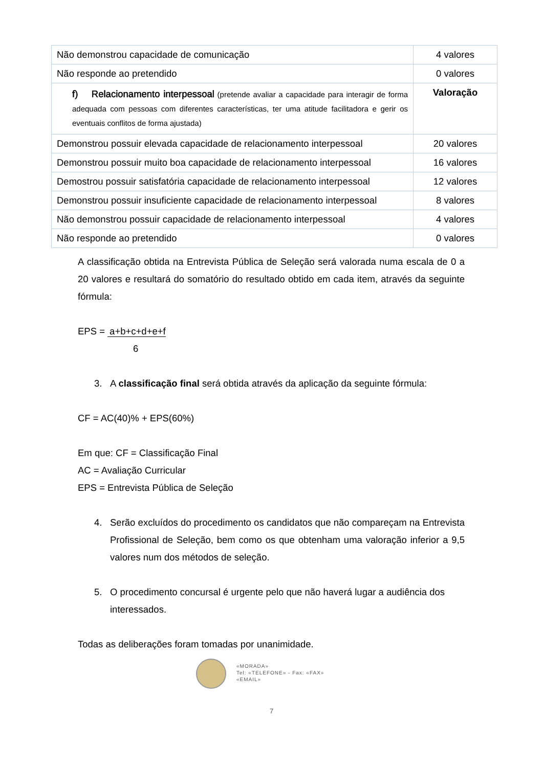| Não demonstrou capacidade de comunicação | 4 valores |
| Não responde ao pretendido | 0 valores |
| f) Relacionamento interpessoal (pretende avaliar a capacidade para interagir de forma adequada com pessoas com diferentes características, ter uma atitude facilitadora e gerir os eventuais conflitos de forma ajustada) | Valoração |
| Demonstrou possuir elevada capacidade de relacionamento interpessoal | 20 valores |
| Demonstrou possuir muito boa capacidade de relacionamento interpessoal | 16 valores |
| Demostrou possuir satisfatória capacidade de relacionamento interpessoal | 12 valores |
| Demonstrou possuir insuficiente capacidade de relacionamento interpessoal | 8 valores |
| Não demonstrou possuir capacidade de relacionamento interpessoal | 4 valores |
| Não responde ao pretendido | 0 valores |
A classificação obtida na Entrevista Pública de Seleção será valorada numa escala de 0 a 20 valores e resultará do somatório do resultado obtido em cada item, através da seguinte fórmula:
EPS = a+b+c+d+e+f
6
3. A classificação final será obtida através da aplicação da seguinte fórmula:
CF = AC(40)% + EPS(60%)
Em que: CF = Classificação Final
AC = Avaliação Curricular
EPS = Entrevista Pública de Seleção
4. Serão excluídos do procedimento os candidatos que não compareçam na Entrevista Profissional de Seleção, bem como os que obtenham uma valoração inferior a 9,5 valores num dos métodos de seleção.
5. O procedimento concursal é urgente pelo que não haverá lugar a audiência dos interessados.
Todas as deliberações foram tomadas por unanimidade.
«MORADA»
Tel: «TELEFONE» - Fax: «FAX»
«EMAIL»
7